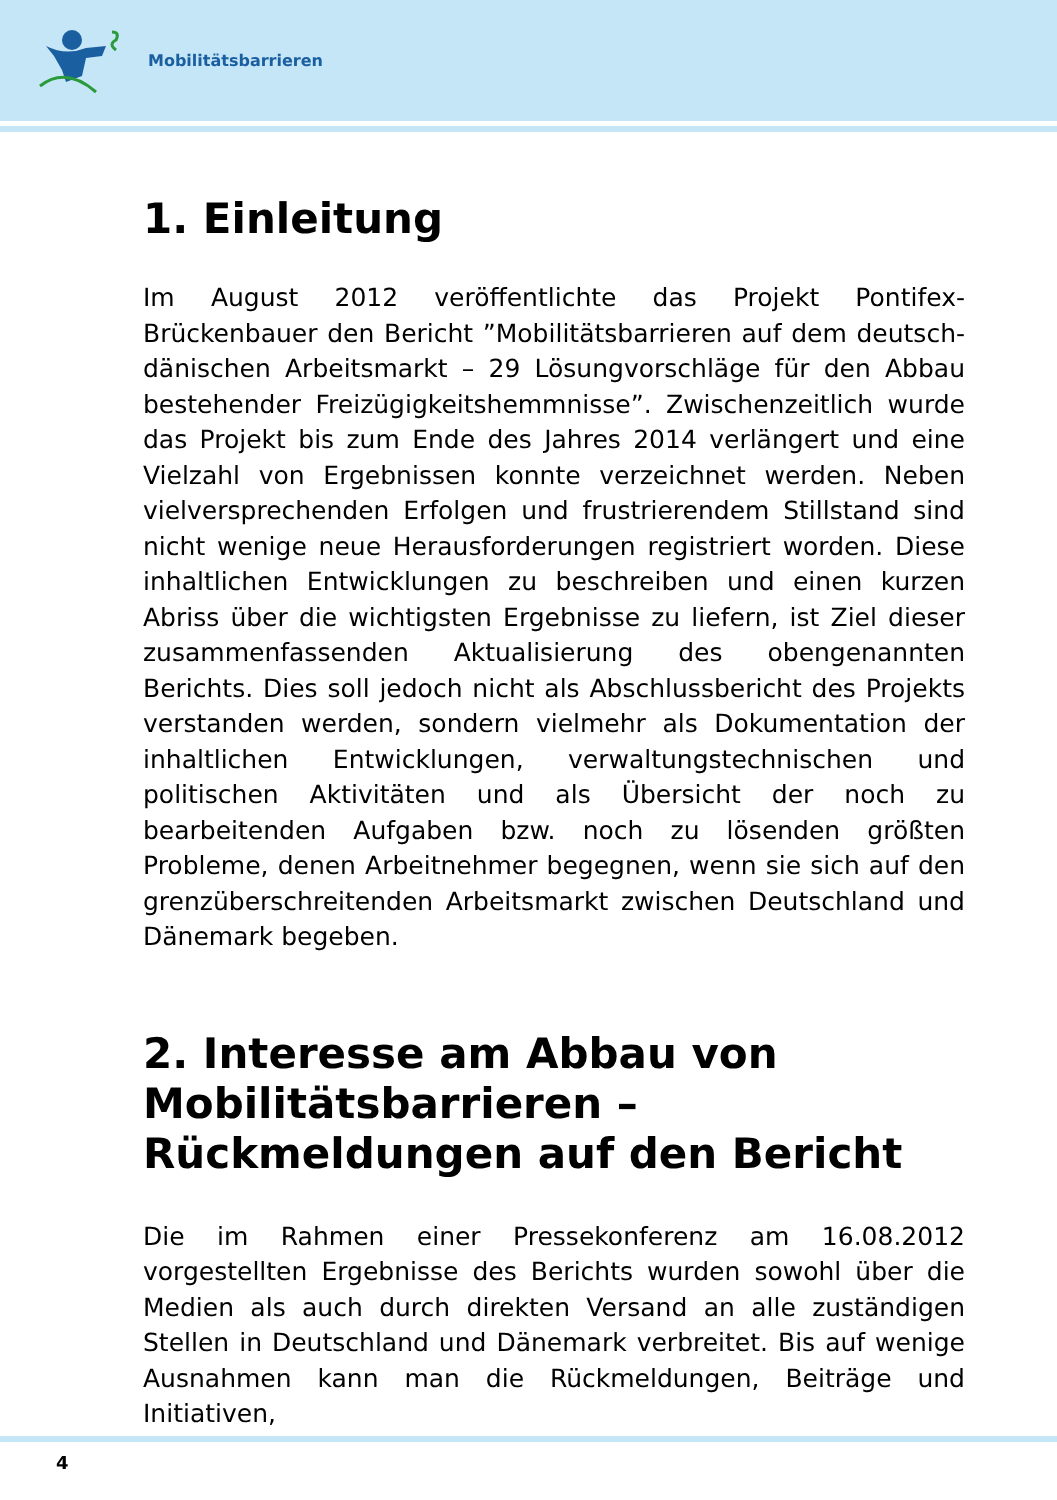Mobilitätsbarrieren
1. Einleitung
Im August 2012 veröffentlichte das Projekt Pontifex-Brückenbauer den Bericht ”Mobilitätsbarrieren auf dem deutsch-dänischen Arbeitsmarkt – 29 Lösungvorschläge für den Abbau bestehender Freizügigkeitshemmnisse”. Zwischenzeitlich wurde das Projekt bis zum Ende des Jahres 2014 verlängert und eine Vielzahl von Ergebnissen konnte verzeichnet werden. Neben vielversprechenden Erfolgen und frustrierendem Stillstand sind nicht wenige neue Herausforderungen registriert worden. Diese inhaltlichen Entwicklungen zu beschreiben und einen kurzen Abriss über die wichtigsten Ergebnisse zu liefern, ist Ziel dieser zusammenfassenden Aktualisierung des obengenannten Berichts. Dies soll jedoch nicht als Abschlussbericht des Projekts verstanden werden, sondern vielmehr als Dokumentation der inhaltlichen Entwicklungen, verwaltungstechnischen und politischen Aktivitäten und als Übersicht der noch zu bearbeitenden Aufgaben bzw. noch zu lösenden größten Probleme, denen Arbeitnehmer begegnen, wenn sie sich auf den grenzüberschreitenden Arbeitsmarkt zwischen Deutschland und Dänemark begeben.
2. Interesse am Abbau von Mobilitätsbarrieren – Rückmeldungen auf den Bericht
Die im Rahmen einer Pressekonferenz am 16.08.2012 vorgestellten Ergebnisse des Berichts wurden sowohl über die Medien als auch durch direkten Versand an alle zuständigen Stellen in Deutschland und Dänemark verbreitet. Bis auf wenige Ausnahmen kann man die Rückmeldungen, Beiträge und Initiativen,
4